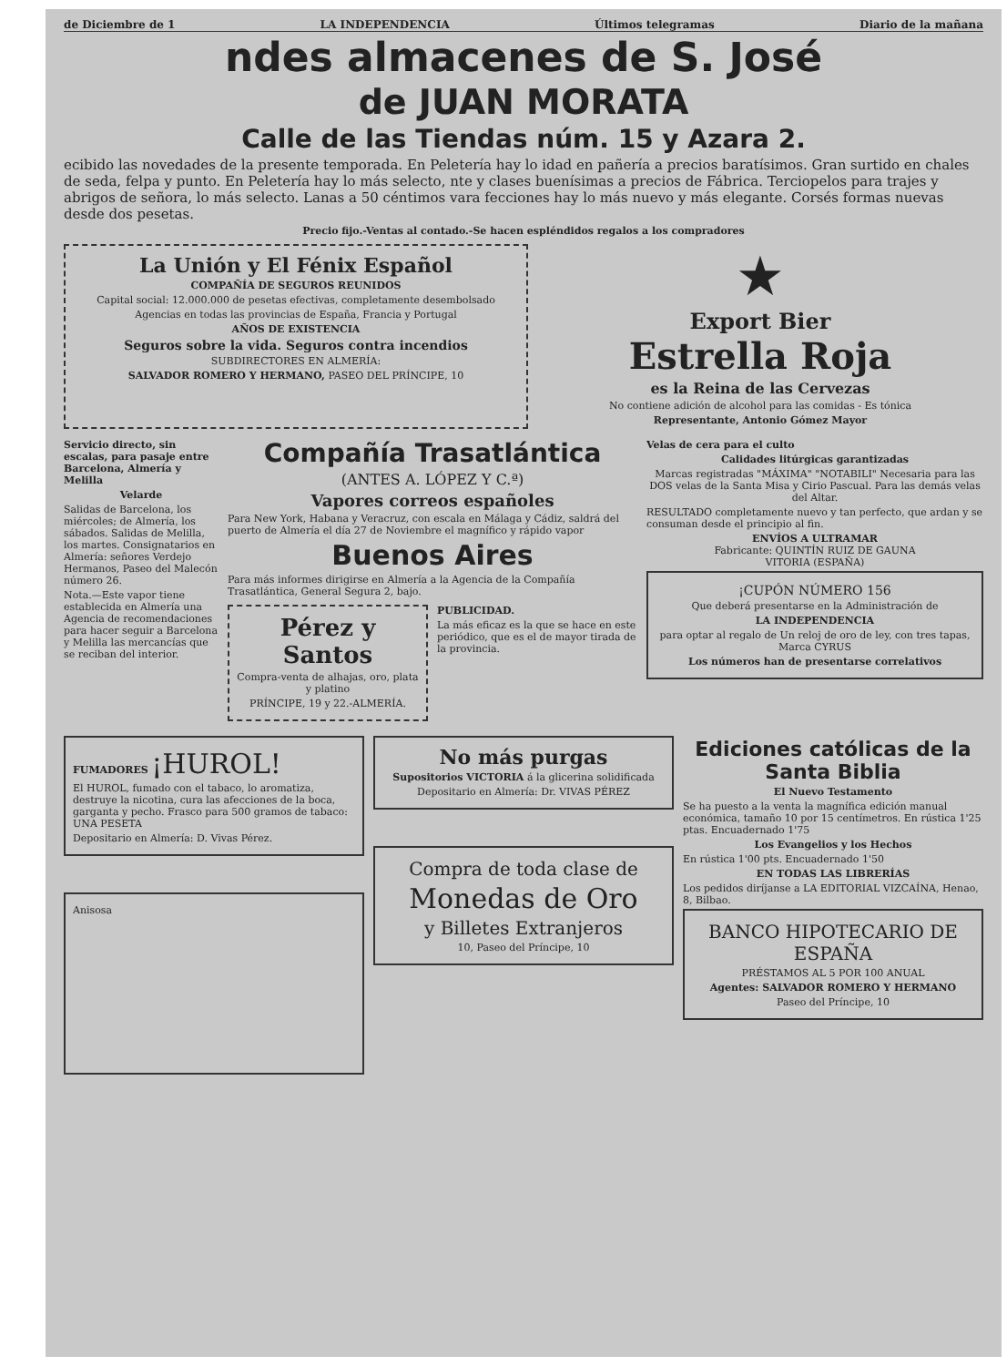de Diciembre de 1 LA INDEPENDENCIA Últimos telegramas Diario de la mañana
ndes almacenes de S. José
de JUAN MORATA
Calle de las Tiendas núm. 15 y Azara 2.
ecibido las novedades de la presente temporada. En Peletería hay lo idad en pañería a precios baratísimos. Gran surtido en chales de seda, felpa y punto. En Peletería hay lo más selecto, nte y clases buenísimas a precios de Fábrica. Terciopelos para trajes y abrigos de señora, lo más selecto. Lanas a 50 céntimos vara fecciones hay lo más nuevo y más elegante. Corsés formas nuevas desde dos pesetas.
Precio fijo.-Ventas al contado.-Se hacen espléndidos regalos a los compradores
La Unión y El Fénix Español
COMPAÑÍA DE SEGUROS REUNIDOS
Capital social: 12.000.000 de pesetas efectivas, completamente desembolsado
Agencias en todas las provincias de España, Francia y Portugal
AÑOS DE EXISTENCIA
Seguros sobre la vida. Seguros contra incendios
SUBDIRECTORES EN ALMERÍA:
SALVADOR ROMERO Y HERMANO, PASEO DEL PRÍNCIPE, 10
★
Export Bier
Estrella Roja
es la Reina de las Cervezas
No contiene adición de alcohol para las comidas - Es tónica
Representante, Antonio Gómez Mayor
Servicio directo, sin escalas, para pasaje entre Barcelona, Almería y Melilla
Velarde
Salidas de Barcelona, los miércoles; de Almería, los sábados. Salidas de Melilla, los martes. Consignatarios en Almería: señores Verdejo Hermanos, Paseo del Malecón número 26.
Nota.—Este vapor tiene establecida en Almería una Agencia de recomendaciones para hacer seguir a Barcelona y Melilla las mercancías que se reciban del interior.
Compañía Trasatlántica
(ANTES A. LÓPEZ Y C.ª)
Vapores correos españoles
Para New York, Habana y Veracruz, con escala en Málaga y Cádiz, saldrá del puerto de Almería el día 27 de Noviembre el magnífico y rápido vapor
Buenos Aires
Para más informes dirigirse en Almería a la Agencia de la Compañía Trasatlántica, General Segura 2, bajo.
Pérez y Santos
Compra-venta de alhajas, oro, plata y platino
PRÍNCIPE, 19 y 22.-ALMERÍA.
PUBLICIDAD.
La más eficaz es la que se hace en este periódico, que es el de mayor tirada de la provincia.
Velas de cera para el culto
Calidades litúrgicas garantizadas
Marcas registradas "MÁXIMA" "NOTABILI" Necesaria para las DOS velas de la Santa Misa y Cirio Pascual. Para las demás velas del Altar.
RESULTADO completamente nuevo y tan perfecto, que ardan y se consuman desde el principio al fin.
ENVÍOS A ULTRAMAR
Fabricante: QUINTÍN RUIZ DE GAUNA
VITORIA (ESPAÑA)
¡CUPÓN NÚMERO 156
Que deberá presentarse en la Administración de
LA INDEPENDENCIA
para optar al regalo de Un reloj de oro de ley, con tres tapas, Marca CYRUS
Los números han de presentarse correlativos
FUMADORES ¡HUROL!
El HUROL, fumado con el tabaco, lo aromatiza, destruye la nicotina, cura las afecciones de la boca, garganta y pecho. Frasco para 500 gramos de tabaco: UNA PESETA
Depositario en Almería: D. Vivas Pérez.
Anisosa
No más purgas
Supositorios VICTORIA á la glicerina solidificada
Depositario en Almería: Dr. VIVAS PÉREZ
Compra de toda clase de
Monedas de Oro
y Billetes Extranjeros
10, Paseo del Príncipe, 10
Ediciones católicas de la Santa Biblia
El Nuevo Testamento
Se ha puesto a la venta la magnífica edición manual económica, tamaño 10 por 15 centímetros. En rústica 1'25 ptas. Encuadernado 1'75
Los Evangelios y los Hechos
En rústica 1'00 pts. Encuadernado 1'50
EN TODAS LAS LIBRERÍAS
Los pedidos diríjanse a LA EDITORIAL VIZCAÍNA, Henao, 8, Bilbao.
BANCO HIPOTECARIO DE ESPAÑA
PRÉSTAMOS AL 5 POR 100 ANUAL
Agentes: SALVADOR ROMERO Y HERMANO
Paseo del Príncipe, 10